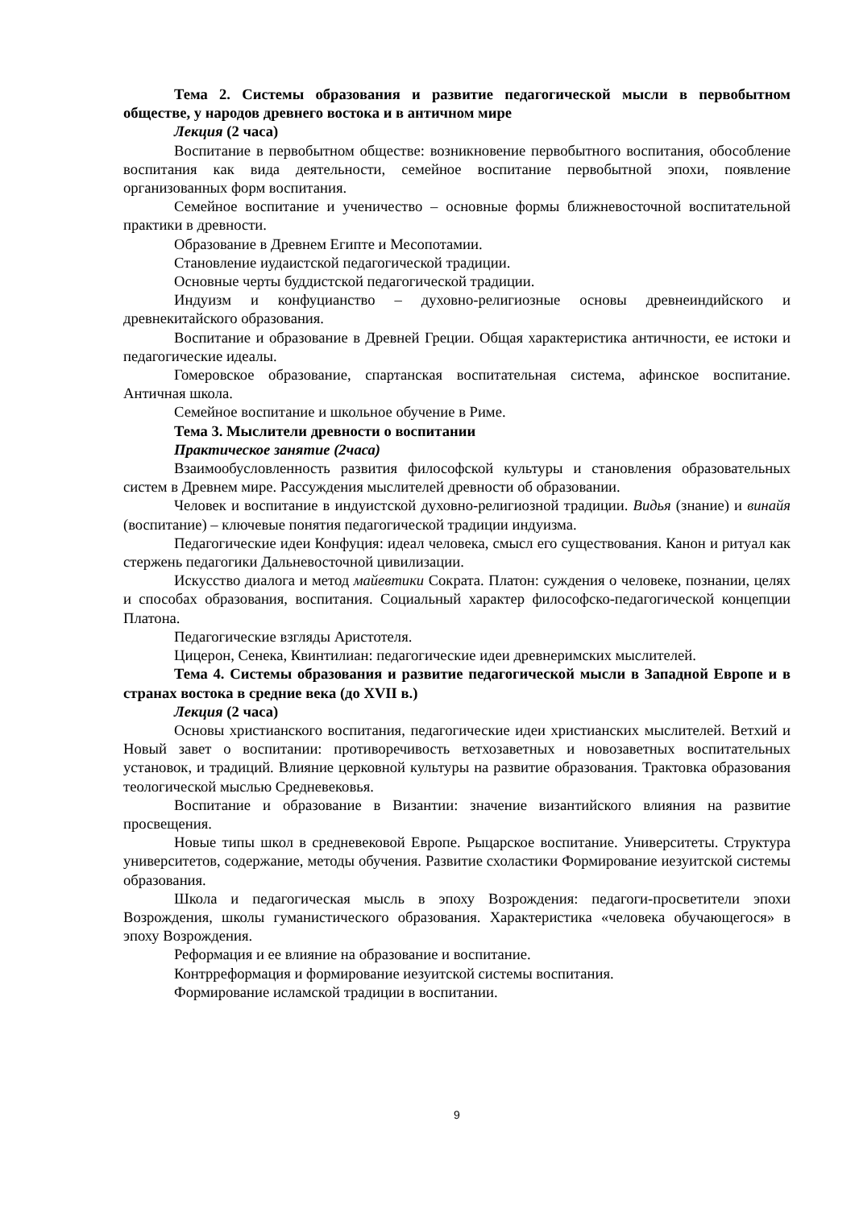Тема 2. Системы образования и развитие педагогической мысли в первобытном обществе, у народов древнего востока и в античном мире
Лекция (2 часа)
Воспитание в первобытном обществе: возникновение первобытного воспитания, обособление воспитания как вида деятельности, семейное воспитание первобытной эпохи, появление организованных форм воспитания.
Семейное воспитание и ученичество – основные формы ближневосточной воспитательной практики в древности.
Образование в Древнем Египте и Месопотамии.
Становление иудаистской педагогической традиции.
Основные черты буддистской педагогической традиции.
Индуизм и конфуцианство – духовно-религиозные основы древнеиндийского и древнекитайского образования.
Воспитание и образование в Древней Греции. Общая характеристика античности, ее истоки и педагогические идеалы.
Гомеровское образование, спартанская воспитательная система, афинское воспитание. Античная школа.
Семейное воспитание и школьное обучение в Риме.
Тема 3. Мыслители древности о воспитании
Практическое занятие (2часа)
Взаимообусловленность развития философской культуры и становления образовательных систем в Древнем мире. Рассуждения мыслителей древности об образовании.
Человек и воспитание в индуистской духовно-религиозной традиции. Видья (знание) и винайя (воспитание) – ключевые понятия педагогической традиции индуизма.
Педагогические идеи Конфуция: идеал человека, смысл его существования. Канон и ритуал как стержень педагогики Дальневосточной цивилизации.
Искусство диалога и метод майевтики Сократа. Платон: суждения о человеке, познании, целях и способах образования, воспитания. Социальный характер философско-педагогической концепции Платона.
Педагогические взгляды Аристотеля.
Цицерон, Сенека, Квинтилиан: педагогические идеи древнеримских мыслителей.
Тема 4. Системы образования и развитие педагогической мысли в Западной Европе и в странах востока в средние века (до XVII в.)
Лекция (2 часа)
Основы христианского воспитания, педагогические идеи христианских мыслителей. Ветхий и Новый завет о воспитании: противоречивость ветхозаветных и новозаветных воспитательных установок, и традиций. Влияние церковной культуры на развитие образования. Трактовка образования теологической мыслью Средневековья.
Воспитание и образование в Византии: значение византийского влияния на развитие просвещения.
Новые типы школ в средневековой Европе. Рыцарское воспитание. Университеты. Структура университетов, содержание, методы обучения. Развитие схоластики Формирование иезуитской системы образования.
Школа и педагогическая мысль в эпоху Возрождения: педагоги-просветители эпохи Возрождения, школы гуманистического образования. Характеристика «человека обучающегося» в эпоху Возрождения.
Реформация и ее влияние на образование и воспитание.
Контрреформация и формирование иезуитской системы воспитания.
Формирование исламской традиции в воспитании.
9